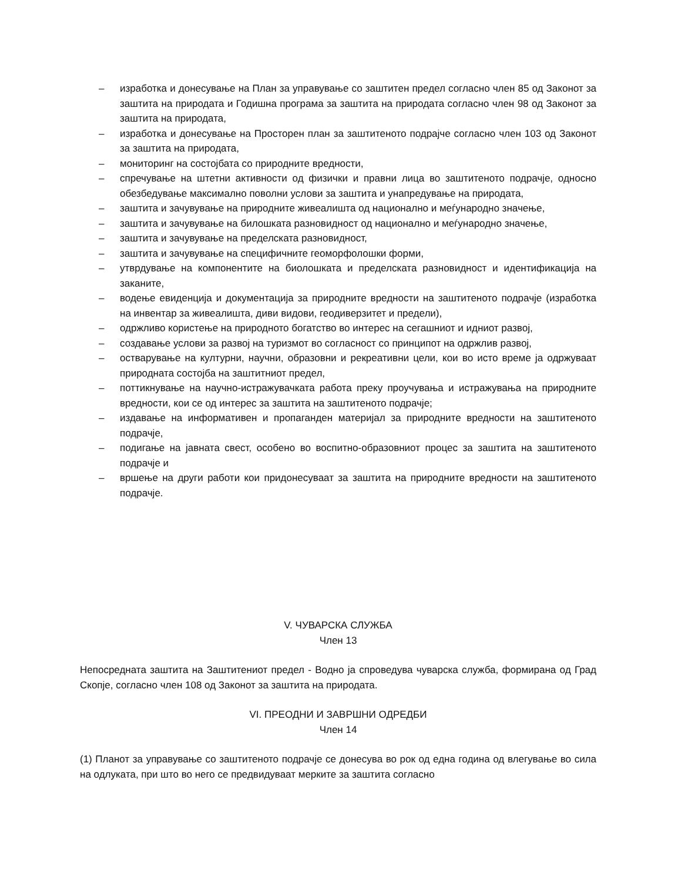– изработка и донесување на План за управување со заштитен предел согласно член 85 од Законот за заштита на природата и Годишна програма за заштита на природата согласно член 98 од Законот за заштита на природата,
– изработка и донесување на Просторен план за заштитеното подрајче согласно член 103 од Законот за заштита на природата,
– мониторинг на состојбата со природните вредности,
– спречување на штетни активности од физички и правни лица во заштитеното подрачје, односно обезбедување максимално поволни услови за заштита и унапредување на природата,
– заштита и зачувување на природните живеалишта од национално и меѓународно значење,
– заштита и зачувување на билошката разновидност од национално и меѓународно значење,
– заштита и зачувување на пределската разновидност,
– заштита и зачувување на специфичните геоморфолошки форми,
– утврдување на компонентите на биолошката и пределската разновидност и идентификација на заканите,
– водење евиденција и документација за природните вредности на заштитеното подрачје (изработка на инвентар за живеалишта, диви видови, геодиверзитет и предели),
– одржливо користење на природното богатство во интерес на сегашниот и идниот развој,
– создавање услови за развој на туризмот во согласност со принципот на одржлив развој,
– остварување на културни, научни, образовни и рекреативни цели, кои во исто време ја одржуваат природната состојба на заштитниот предел,
– поттикнување на научно-истражувачката работа преку проучувања и истражувања на природните вредности, кои се од интерес за заштита на заштитеното подрачје;
– издавање на информативен и пропаганден материјал за природните вредности на заштитеното подрачје,
– подигање на јавната свест, особено во воспитно-образовниот процес за заштита на заштитеното подрачје и
– вршење на други работи кои придонесуваат за заштита на природните вредности на заштитеното подрачје.
V. ЧУВАРСКА СЛУЖБА
Член 13
Непосредната заштита на Заштитениот предел - Водно ја спроведува чуварска служба, формирана од Град Скопје, согласно член 108 од Законот за заштита на природата.
VI. ПРЕОДНИ И ЗАВРШНИ ОДРЕДБИ
Член 14
(1) Планот за управување со заштитеното подрачје се донесува во рок од една година од влегување во сила на одлуката, при што во него се предвидуваат мерките за заштита согласно